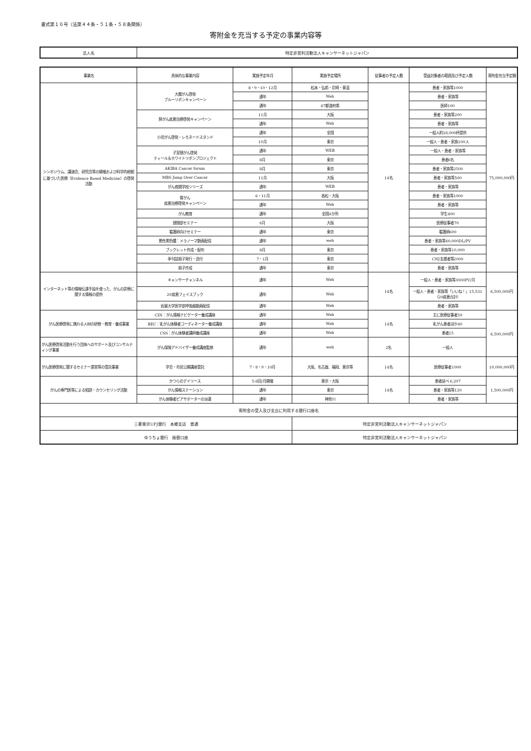書式第１６号（法第４４条・５１条・５８条関係）
寄附金を充当する予定の事業内容等
| 法人名 | 特定非営利活動法人キャンサーネットジャパン |
| 事業名 | 具体的な事業内容 | 実施予定年月 | 実施予定場所 | 従事者の予定人数 | 受益対象者の範囲及び予定人数 | 寄附金充当予定額 |
| --- | --- | --- | --- | --- | --- | --- |
| シンポジウム、講演会、研究会等の開催および科学的根拠に基づいた医療（Evidence Based Medicine）の啓発活動 | 大腸がん啓発 ブルーリボンキャンペーン | 8・9・10・12月 | 松本・弘前・尼崎・東温 | 14名 | 患者・家族等1000 | 75,000,000円 |
| | | 通年 | Web | | 患者・家族等 | |
| | | 通年 | 47都道府県 | | 医師100 | |
| | 肺がん疾患治療啓発キャンペーン | 11月 | 大阪 | | 患者・家族等200 | |
| | | 通年 | Web | | 患者・家族等 | |
| | 小児がん啓発・レモネードスタンド | 通年 | 全国 | | 一般人約18,000杯提供 | |
| | | 10月 | 東京 | | 一般人・患者・家族100人 | |
| | 子宮頸がん啓発 ティール＆ホワイトリボンプロジェクト | 通年 | WEB | | 一般人・患者・家族等 | |
| | | 8月 | 東京 | | 患者6名 | |
| | AKIBA Cancer forum | 8月 | 東京 | | 患者・家族等2500 | |
| | MBS Jump Over Cancer | 11月 | 大阪 | | 患者・家族等500 | |
| | がん夜間学校シリーズ | 通年 | WEB | | 患者・家族等 | |
| | 胃がん 疾患治療啓発キャンペーン | 6・11月 | 高松・大阪 | | 患者・家族等1000 | |
| | | 通年 | Web | | 患者・家族等 | |
| | がん教育 | 通年 | 全国4か所 | | 学生400 | |
| | 頭頸部セミナー | 6月 | 大阪 | | 医療従事者70 | |
| | 看護師向けセミナー | 通年 | 東京 | | 看護師600 | |
| | 悪性黒色腫：メラノーマ動画配信 | 通年 | web | | 患者・家族等60,000DL/PV | |
| | ブックレット作成・配布 | 8月 | 東京 | | 患者・家族等10,000 | |
| | 季刊誌冊子発行・送付 | 7・1月 | 東京 | | CNJ支援者等2000 | |
| | 冊子作成 | 通年 | 東京 | | 患者・家族等 | |
| インターネット等の情報伝達手段を使った、がんの診療に関する情報の提供 | キャンサーチャンネル | 通年 | Web | 14名 | 一般人・患者・家族等3000PV/月 | 6,500,000円 |
| | 20疾患フェイスブック | 通年 | Web | | 一般人・患者・家族等「いいね！」15,531 （20疾患合計） | |
| | 佐賀大学医学部呼吸器動画配信 | 通年 | Web | | 患者・家族等 | |
| がん医療啓発に携わる人材の研修・教育・養成事業 | CIN：がん情報ナビゲーター養成講座 | 通年 | Web | 14名 | 主に医療従事者50 | 6,500,000円 |
| | BEC：乳がん体験者コーディネーター養成講座 | 通年 | Web | | 乳がん患者ほか40 | |
| | CSS：がん体験者講師養成講座 | 通年 | Web | | 患者15 | |
| がん医療啓発活動を行う団体へのサポート及びコンサルティング事業 | がん保険アドバイザー養成講座監修 | 通年 | web | 2名 | 一般人 | |
| がん医療啓発に関するセミナー運営等の受託事業 | 学会・市民公開講座受託 | 7・8・9・10月 | 大阪、名古屋、福岡、東京等 | 14名 | 医療従事者1000 | 10,000,000円 |
| がんの専門医等による相談・カウンセリング活動 | かつらのデイリース | 5-6回/月開催 | 東京・大阪 | 14名 | 患者延べ 6,207 | 1,500,000円 |
| | がん情報ステーション | 通年 | 東京 | | 患者・家族等120 | |
| | がん体験者ピアサポーターの派遣 | 通年 | 神奈川 | | 患者・家族等 | |
| 寄附金の受入及び支出に利用する銀行口座名 | | | | | | |
| 三菱東京UFJ銀行 本郷支店 普通 | | | 特定非営利活動法人キャンサーネットジャパン | | | |
| ゆうちょ銀行 振替口座 | | | 特定非営利活動法人キャンサーネットジャパン | | | |